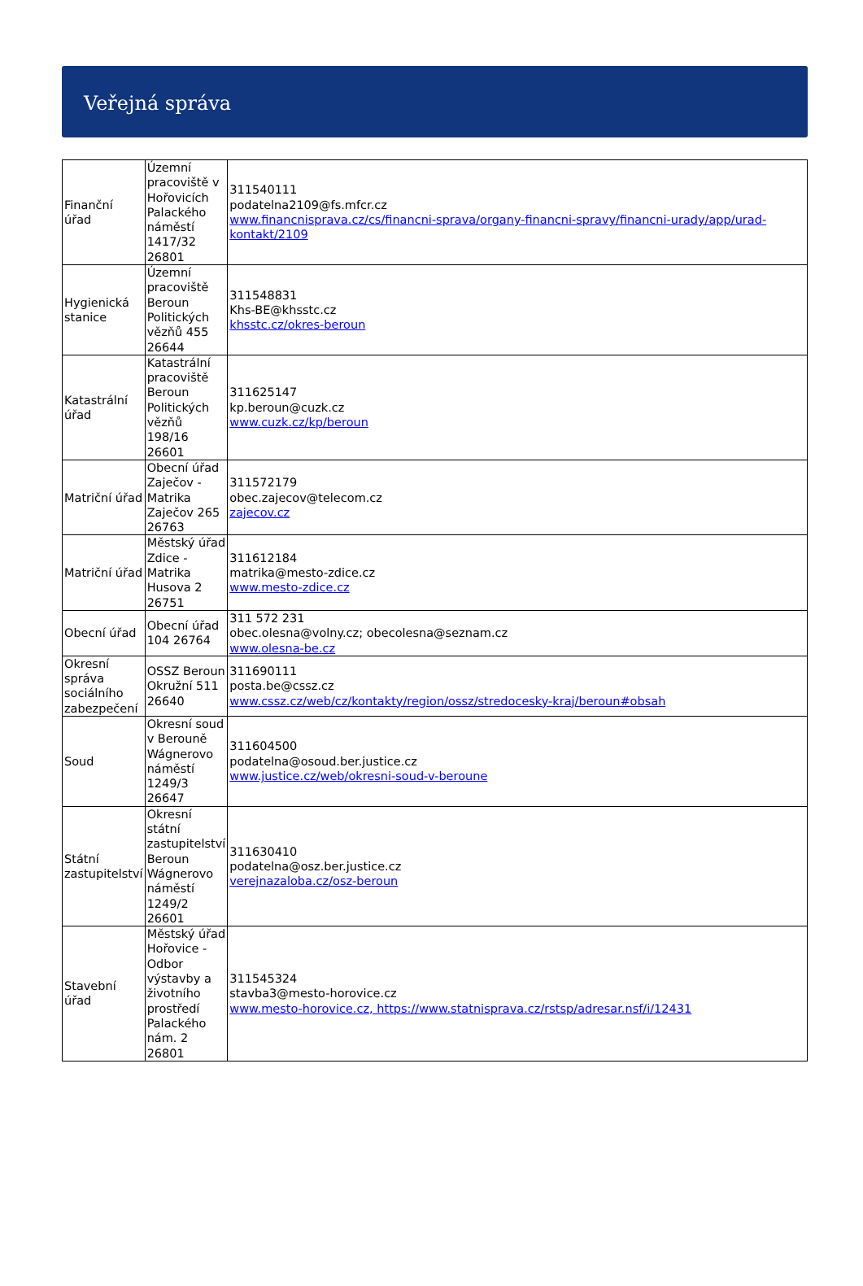Veřejná správa
| Finanční úřad | Územní pracoviště v Hořovicích Palackého náměstí 1417/32 26801 | 311540111 podatelna2109@fs.mfcr.cz www.financnisprava.cz/cs/financni-sprava/organy-financni-spravy/financni-urady/app/urad-kontakt/2109 |
| Hygienická stanice | Územní pracoviště Beroun Politických vězňů 455 26644 | 311548831 Khs-BE@khsstc.cz khsstc.cz/okres-beroun |
| Katastrální úřad | Katastrální pracoviště Beroun Politických vězňů 198/16 26601 | 311625147 kp.beroun@cuzk.cz www.cuzk.cz/kp/beroun |
| Matriční úřad | Obecní úřad Zaječov - Matrika Zaječov 265 26763 | 311572179 obec.zajecov@telecom.cz zajecov.cz |
| Matriční úřad | Městský úřad Zdice - Matrika Husova 2 26751 | 311612184 matrika@mesto-zdice.cz www.mesto-zdice.cz |
| Obecní úřad | Obecní úřad 104 26764 | 311 572 231 obec.olesna@volny.cz; obecolesna@seznam.cz www.olesna-be.cz |
| Okresní správa sociálního zabezpečení | OSSZ Beroun Okružní 511 26640 | 311690111 posta.be@cssz.cz www.cssz.cz/web/cz/kontakty/region/ossz/stredocesky-kraj/beroun#obsah |
| Soud | Okresní soud v Berouně Wágnerovo náměstí 1249/3 26647 | 311604500 podatelna@osoud.ber.justice.cz www.justice.cz/web/okresni-soud-v-beroune |
| Státní zastupitelství | Okresní státní zastupitelství Beroun Wágnerovo náměstí 1249/2 26601 | 311630410 podatelna@osz.ber.justice.cz verejnazaloba.cz/osz-beroun |
| Stavební úřad | Městský úřad Hořovice - Odbor výstavby a životního prostředí Palackého nám. 2 26801 | 311545324 stavba3@mesto-horovice.cz www.mesto-horovice.cz, https://www.statnisprava.cz/rstsp/adresar.nsf/i/12431 |